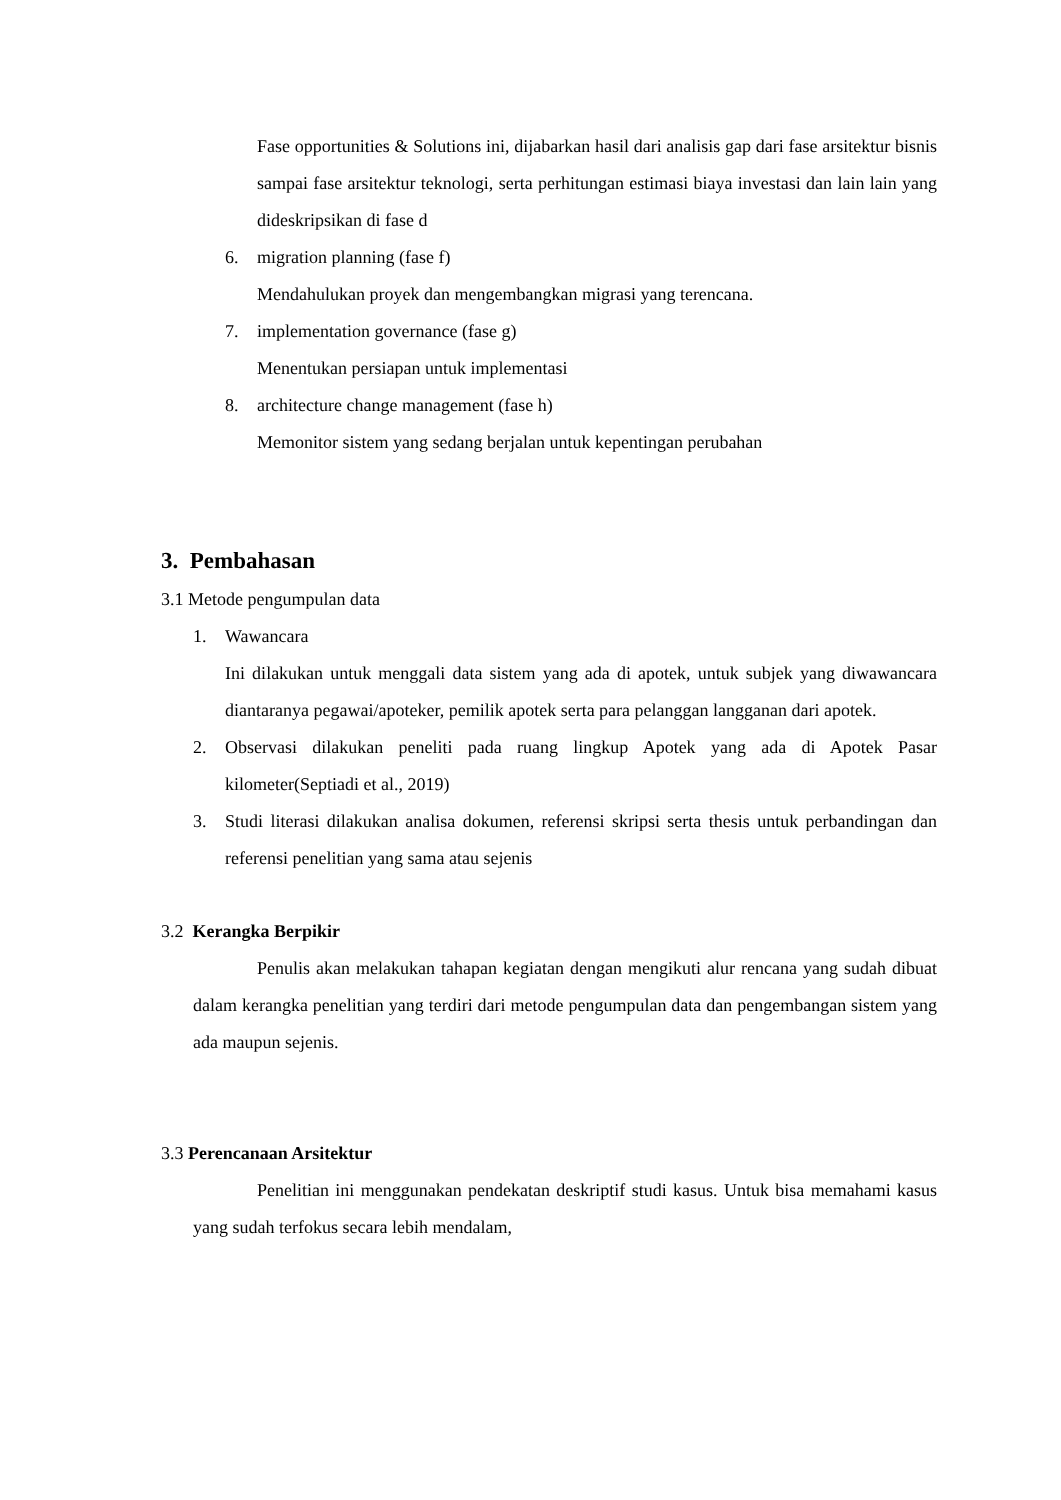Fase opportunities & Solutions ini, dijabarkan hasil dari analisis gap dari fase arsitektur bisnis sampai fase arsitektur teknologi, serta perhitungan estimasi biaya investasi dan lain lain yang dideskripsikan di fase d
6. migration planning (fase f)
Mendahulukan proyek dan mengembangkan migrasi yang terencana.
7. implementation governance (fase g)
Menentukan persiapan untuk implementasi
8. architecture change management (fase h)
Memonitor sistem yang sedang berjalan untuk kepentingan perubahan
3. Pembahasan
3.1 Metode pengumpulan data
1. Wawancara
Ini dilakukan untuk menggali data sistem yang ada di apotek, untuk subjek yang diwawancara diantaranya pegawai/apoteker, pemilik apotek serta para pelanggan langganan dari apotek.
2. Observasi dilakukan peneliti pada ruang lingkup Apotek yang ada di Apotek Pasar kilometer(Septiadi et al., 2019)
3. Studi literasi dilakukan analisa dokumen, referensi skripsi serta thesis untuk perbandingan dan referensi penelitian yang sama atau sejenis
3.2 Kerangka Berpikir
Penulis akan melakukan tahapan kegiatan dengan mengikuti alur rencana yang sudah dibuat dalam kerangka penelitian yang terdiri dari metode pengumpulan data dan pengembangan sistem yang ada maupun sejenis.
3.3 Perencanaan Arsitektur
Penelitian ini menggunakan pendekatan deskriptif studi kasus. Untuk bisa memahami kasus yang sudah terfokus secara lebih mendalam,